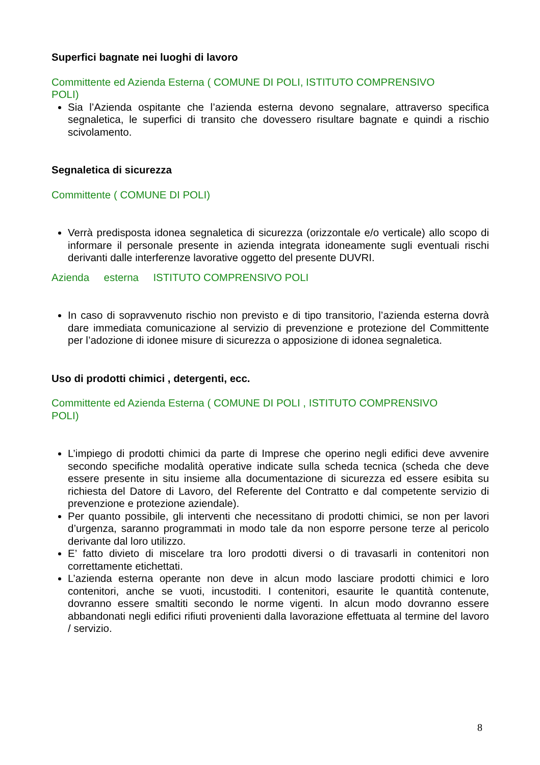Superfici bagnate nei luoghi di lavoro
Committente ed Azienda Esterna ( COMUNE DI POLI, ISTITUTO COMPRENSIVO
POLI)
Sia l’Azienda ospitante che l’azienda esterna devono segnalare, attraverso specifica segnaletica, le superfici di transito che dovessero risultare bagnate e quindi a rischio scivolamento.
Segnaletica di sicurezza
Committente ( COMUNE DI POLI)
Verrà predisposta idonea segnaletica di sicurezza (orizzontale e/o verticale) allo scopo di informare il personale presente in azienda integrata idoneamente sugli eventuali rischi derivanti dalle interferenze lavorative oggetto del presente DUVRI.
Azienda esterna ISTITUTO COMPRENSIVO POLI
In caso di sopravvenuto rischio non previsto e di tipo transitorio, l’azienda esterna dovrà dare immediata comunicazione al servizio di prevenzione e protezione del Committente per l’adozione di idonee misure di sicurezza o apposizione di idonea segnaletica.
Uso di prodotti chimici , detergenti, ecc.
Committente ed Azienda Esterna ( COMUNE DI POLI , ISTITUTO COMPRENSIVO
POLI)
L’impiego di prodotti chimici da parte di Imprese che operino negli edifici deve avvenire secondo specifiche modalità operative indicate sulla scheda tecnica (scheda che deve essere presente in situ insieme alla documentazione di sicurezza ed essere esibita su richiesta del Datore di Lavoro, del Referente del Contratto e dal competente servizio di prevenzione e protezione aziendale).
Per quanto possibile, gli interventi che necessitano di prodotti chimici, se non per lavori d’urgenza, saranno programmati in modo tale da non esporre persone terze al pericolo derivante dal loro utilizzo.
E’ fatto divieto di miscelare tra loro prodotti diversi o di travasarli in contenitori non correttamente etichettati.
L’azienda esterna operante non deve in alcun modo lasciare prodotti chimici e loro contenitori, anche se vuoti, incustoditi. I contenitori, esaurite le quantità contenute, dovranno essere smaltiti secondo le norme vigenti. In alcun modo dovranno essere abbandonati negli edifici rifiuti provenienti dalla lavorazione effettuata al termine del lavoro / servizio.
8